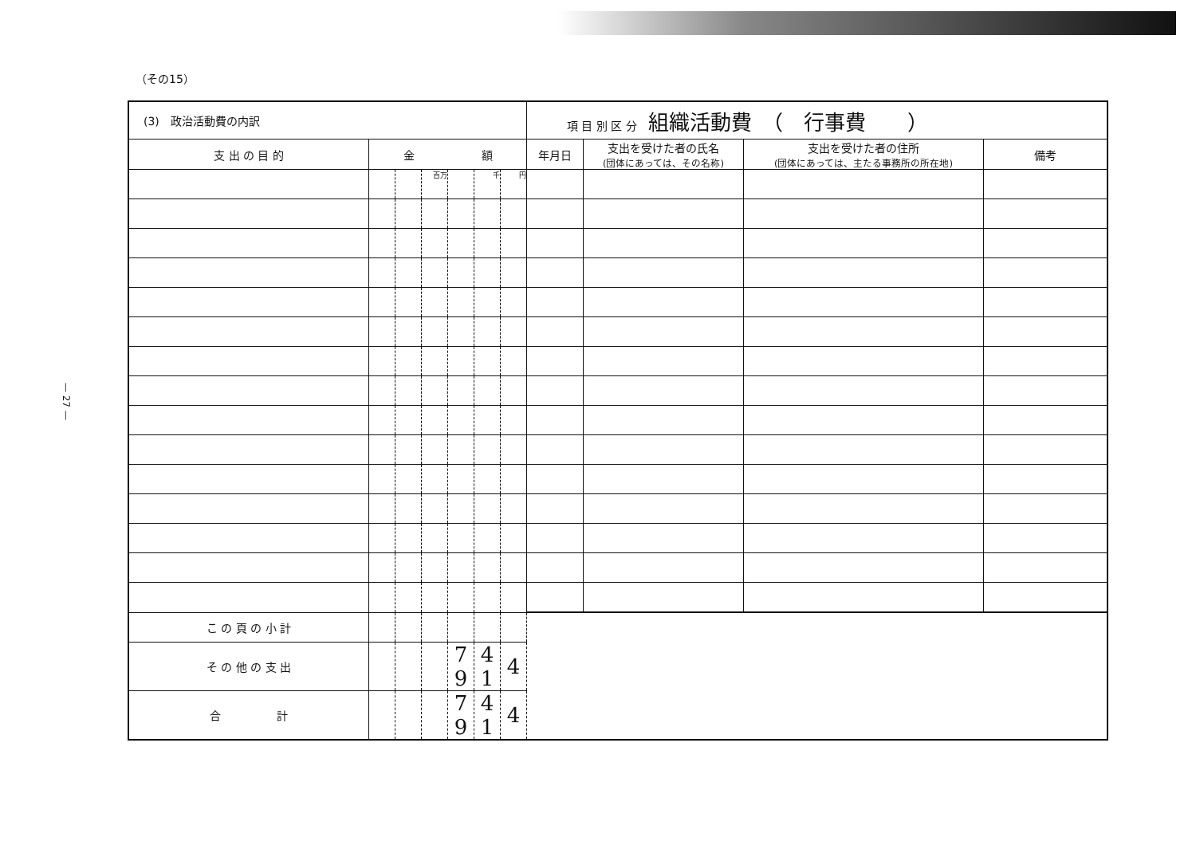— 27 —
（その15）
| (3) 政治活動費の内訳 | | | | | | | 項 目 別 区 分 組織活動費 （ 行事費 ） | | | |
| 支 出 の 目 的 | 金 額 | | | | | | 年月日 | 支出を受けた者の氏名 (団体にあっては、その名称) | 支出を受けた者の住所 (団体にあっては、主たる事務所の所在地) | 備考 |
| | | | 百万 | | 千 | 円 | | | | |
| こ の 頁 の 小 計 | | | | | | | | | | |
| そ の 他 の 支 出 | | | | 7 9 | 4 1 | 4 | | | | |
| 合 計 | | | | 7 9 | 4 1 | 4 | | | | |